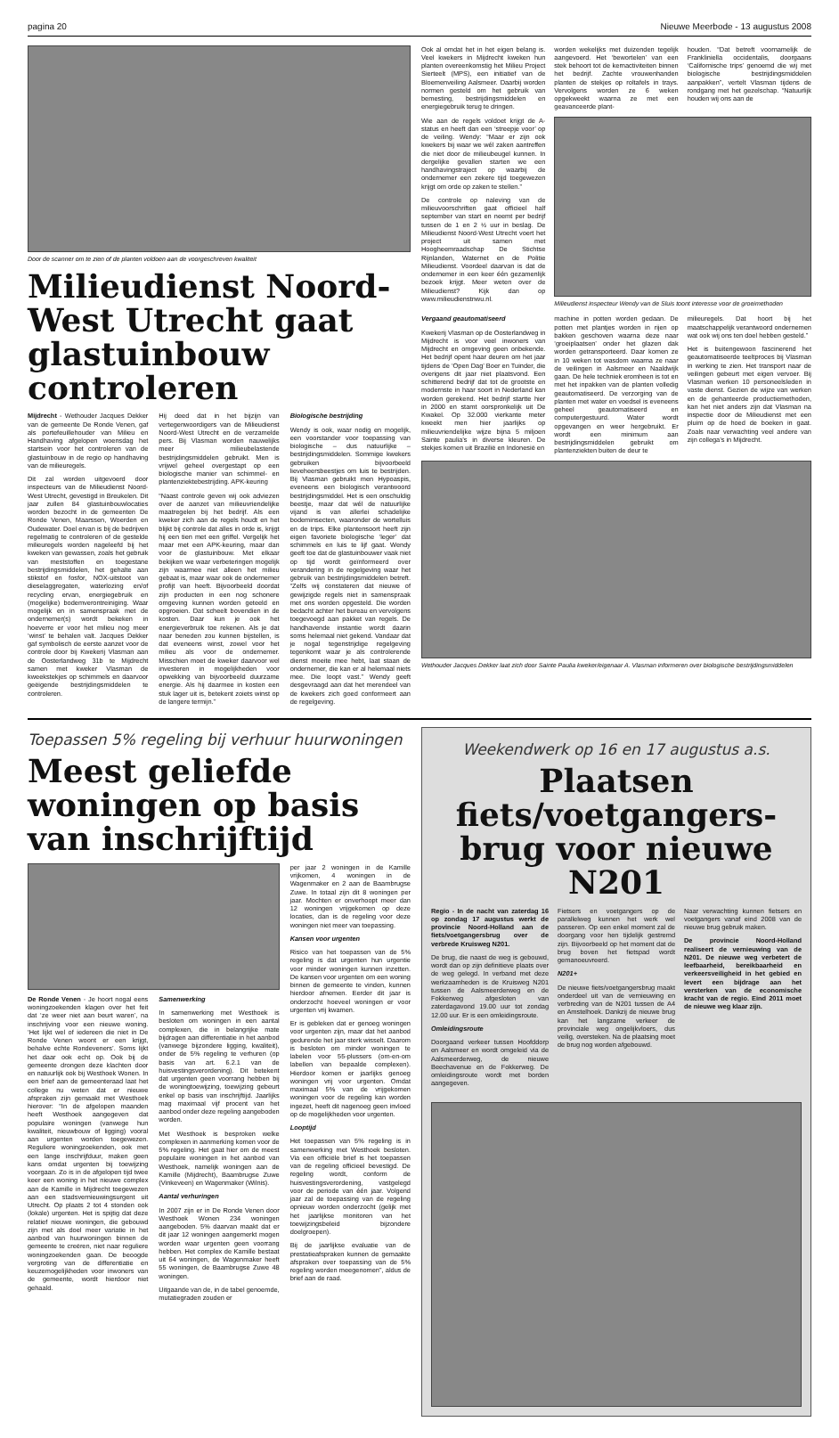pagina 20 Nieuwe Meerbode - 13 augustus 2008
Door de scanner om te zien of de planten voldoen aan de voorgeschreven kwaliteit
Milieudienst Noord-West Utrecht gaat glastuinbouw controleren
Mijdrecht - Wethouder Jacques Dekker van de gemeente De Ronde Venen, gaf als portefeuillehouder van Milieu en Handhaving afgelopen woensdag het startsein voor het controleren van de glastuinbouw in de regio op handhaving van de milieuregels.
Dit zal worden uitgevoerd door inspecteurs van de Milieudienst Noord-West Utrecht, gevestigd in Breukelen. Dit jaar zullen 84 glastuinbouwlocaties worden bezocht in de gemeenten De Ronde Venen, Maarssen, Woerden en Oudewater. Doel ervan is bij de bedrijven regelmatig te controleren of de gestelde milieuregels worden nageleefd bij het kweken van gewassen, zoals het gebruik van meststoffen en toegestane bestrijdingsmiddelen, het gehalte aan stikstof en fosfor, NOX-uitstoot van dieselaggregaten, waterlozing en/of recycling ervan, energiegebruik en (mogelijke) bodemverontreiniging. Waar mogelijk en in samenspraak met de ondernemer(s) wordt bekeken in hoeverre er voor het milieu nog meer ‘winst’ te behalen valt. Jacques Dekker gaf symbolisch de eerste aanzet voor de controle door bij Kwekerij Vlasman aan de Oosterlandweg 31b te Mijdrecht samen met kweker Vlasman de kweekstekjes op schimmels en daarvoor geëigende bestrijdingsmiddelen te controleren.
Hij deed dat in het bijzijn van vertegenwoordigers van de Milieudienst Noord-West Utrecht en de verzamelde pers. Bij Vlasman worden nauwelijks meer milieubelastende bestrijdingsmiddelen gebruikt. Men is vrijwel geheel overgestapt op een biologische manier van schimmel- en plantenziektebestrijding. APK-keuring
“Naast controle geven wij ook adviezen over de aanzet van milieuvriendelijke maatregelen bij het bedrijf. Als een kweker zich aan de regels houdt en het blijkt bij controle dat alles in orde is, krijgt hij een tien met een griffel. Vergelijk het maar met een APK-keuring, maar dan voor de glastuinbouw. Met elkaar bekijken we waar verbeteringen mogelijk zijn waarmee niet alleen het milieu gebaat is, maar waar ook de ondernemer profijt van heeft. Bijvoorbeeld doordat zijn producten in een nog schonere omgeving kunnen worden geteeld en opgroeien. Dat scheelt bovendien in de kosten. Daar kun je ook het energieverbruik toe rekenen. Als je dat naar beneden zou kunnen bijstellen, is dat eveneens winst, zowel voor het milieu als voor de ondernemer. Misschien moet de kweker daarvoor wel investeren in mogelijkheden voor opwekking van bijvoorbeeld duurzame energie. Als hij daarmee in kosten een stuk lager uit is, betekent zoiets winst op de langere termijn.”
Biologische bestrijding
Wendy is ook, waar nodig en mogelijk, een voorstander voor toepassing van biologische – dus natuurlijke – bestrijdingsmiddelen. Sommige kwekers gebruiken bijvoorbeeld lieveheersbeestjes om luis te bestrijden. Bij Vlasman gebruikt men Hypoaspis, eveneens een biologisch verantwoord bestrijdingsmiddel. Het is een onschuldig beestje, maar dat wél de natuurlijke vijand is van allerlei schadelijke bodeminsecten, waaronder de wortelluis en de trips. Elke plantensoort heeft zijn eigen favoriete biologische ‘leger’ dat schimmels en luis te lijf gaat. Wendy geeft toe dat de glastuinbouwer vaak niet op tijd wordt geïnformeerd over verandering in de regelgeving waar het gebruik van bestrijdingsmiddelen betreft. “Zelfs wij constateren dat nieuwe of gewijzigde regels niet in samenspraak met ons worden opgesteld. Die worden bedacht achter het bureau en vervolgens toegevoegd aan pakket van regels. De handhavende instantie wordt daarin soms helemaal niet gekend. Vandaar dat je nogal tegenstrijdige regelgeving tegenkomt waar je als controlerende dienst moeite mee hebt, laat staan de ondernemer, die kan er al helemaal niets mee. Die loopt vast.” Wendy geeft desgevraagd aan dat het merendeel van de kwekers zich goed conformeert aan de regelgeving.
Ook al omdat het in het eigen belang is. Veel kwekers in Mijdrecht kweken hun planten overeenkomstig het Milieu Project Sierteelt (MPS), een initiatief van de Bloemenveiling Aalsmeer. Daarbij worden normen gesteld om het gebruik van bemesting, bestrijdingsmiddelen en energiegebruik terug te dringen.
Wie aan de regels voldoet krijgt de A-status en heeft dan een ‘streepje voor’ op de veiling. Wendy: “Maar er zijn ook kwekers bij waar we wél zaken aantreffen die niet door de milieubeugel kunnen. In dergelijke gevallen starten we een handhavingstraject op waarbij de ondernemer een zekere tijd toegewezen krijgt om orde op zaken te stellen.”
De controle op naleving van de milieuvoorschriften gaat officieel half september van start en neemt per bedrijf tussen de 1 en 2 ½ uur in beslag. De Milieudienst Noord-West Utrecht voert het project uit samen met Hoogheemraadschap De Stichtse Rijnlanden, Waternet en de Politie Milieudienst. Voordeel daarvan is dat de ondernemer in een keer één gezamenlijk bezoek krijgt. Meer weten over de Milieudienst? Kijk dan op www.milieudienstnwu.nl.
worden wekelijks met duizenden tegelijk aangevoerd. Het ‘bewortelen’ van een stek behoort tot de kernactiviteiten binnen het bedrijf. Zachte vrouwenhanden planten de stekjes op roltafels in trays. Vervolgens worden ze 6 weken opgekweekt waarna ze met een geavanceerde plant-
houden. “Dat betreft voornamelijk de Frankliniella occidentalis, doorgaans ‘Californische trips’ genoemd die wij met biologische bestrijdingsmiddelen aanpakken”, vertelt Vlasman tijdens de rondgang met het gezelschap. “Natuurlijk houden wij ons aan de
Milieudienst inspecteur Wendy van de Sluis toont interesse voor de groeimethoden
Vergaand geautomatiseerd
Kwekerij Vlasman op de Oosterlandweg in Mijdrecht is voor veel inwoners van Mijdrecht en omgeving geen onbekende. Het bedrijf opent haar deuren om het jaar tijdens de ‘Open Dag’ Boer en Tuinder, die overigens dit jaar niet plaatsvond. Een schitterend bedrijf dat tot de grootste en modernste in haar soort in Nederland kan worden gerekend. Het bedrijf startte hier in 2000 en stamt oorspronkelijk uit De Kwakel. Op 32.000 vierkante meter kweekt men hier jaarlijks op milieuvriendelijke wijze bijna 5 miljoen Sainte paulia’s in diverse kleuren. De stekjes komen uit Brazilië en Indonesië en
machine in potten worden gedaan. De potten met plantjes worden in rijen op bakken geschoven waarna deze naar ‘groeiplaatsen’ onder het glazen dak worden getransporteerd. Daar komen ze in 10 weken tot wasdom waarna ze naar de veilingen in Aalsmeer en Naaldwijk gaan. De hele techniek eromheen is tot en met het inpakken van de planten volledig geautomatiseerd. De verzorging van de planten met water en voedsel is eveneens geheel geautomatiseerd en computergestuurd. Water wordt opgevangen en weer hergebruikt. Er wordt een minimum aan bestrijdingsmiddelen gebruikt om plantenziekten buiten de deur te
milieuregels. Dat hoort bij het maatschappelijk verantwoord ondernemen wat ook wij ons ten doel hebben gesteld.”
Het is buitengewoon fascinerend het geautomatiseerde teeltproces bij Vlasman in werking te zien. Het transport naar de veilingen gebeurt met eigen vervoer. Bij Vlasman werken 10 personeelsleden in vaste dienst. Gezien de wijze van werken en de gehanteerde productiemethoden, kan het niet anders zijn dat Vlasman na inspectie door de Milieudienst met een pluim op de hoed de boeken in gaat. Zoals naar verwachting veel andere van zijn collega’s in Mijdrecht.
Wethouder Jacques Dekker laat zich door Sainte Paulia kweker/eigenaar A. Vlasman informeren over biologische bestrijdingsmiddelen
Toepassen 5% regeling bij verhuur huurwoningen
Meest geliefde woningen op basis van inschrijftijd
De Ronde Venen - Je hoort nogal eens woningzoekenden klagen over het feit dat ‘ze weer niet aan beurt waren’, na inschrijving voor een nieuwe woning. ‘Het lijkt wel of iedereen die niet in De Ronde Venen woont er een krijgt, behalve echte Rondeveners’. Soms lijkt het daar ook echt op. Ook bij de gemeente drongen deze klachten door en natuurlijk ook bij Westhoek Wonen. In een brief aan de gemeenteraad laat het college nu weten dat er nieuwe afspraken zijn gemaakt met Westhoek hierover: “In de afgelopen maanden heeft Westhoek aangegeven dat populaire woningen (vanwege hun kwaliteit, nieuwbouw of ligging) vooral aan urgenten worden toegewezen. Reguliere woningzoekenden, ook met een lange inschrijfduur, maken geen kans omdat urgenten bij toewijzing voorgaan. Zo is in de afgelopen tijd twee keer een woning in het nieuwe complex aan de Kamille in Mijdrecht toegewezen aan een stadsvernieuwingsurgent uit Utrecht. Op plaats 2 tot 4 stonden ook (lokale) urgenten. Het is spijtig dat deze relatief nieuwe woningen, die gebouwd zijn met als doel meer variatie in het aanbod van huurwoningen binnen de gemeente te creëren, niet naar reguliere woningzoekenden gaan. De beoogde vergroting van de differentiatie en keuzemogelijkheden voor inwoners van de gemeente, wordt hierdoor niet gehaald.
Samenwerking
In samenwerking met Westhoek is besloten om woningen in een aantal complexen, die in belangrijke mate bijdragen aan differentiatie in het aanbod (vanwege bijzondere ligging, kwaliteit), onder de 5% regeling te verhuren (op basis van art. 6.2.1 van de huisvestingsverordening). Dit betekent dat urgenten geen voorrang hebben bij de woningtoewijzing, toewijzing gebeurt enkel op basis van inschrijftijd. Jaarlijks mag maximaal vijf procent van het aanbod onder deze regeling aangeboden worden.
Met Westhoek is besproken welke complexen in aanmerking komen voor de 5% regeling. Het gaat hier om de meest populaire woningen in het aanbod van Westhoek, namelijk woningen aan de Kamille (Mijdrecht), Baambrugse Zuwe (Vinkeveen) en Wagenmaker (Wilnis).
Aantal verhuringen
In 2007 zijn er in De Ronde Venen door Westhoek Wonen 234 woningen aangeboden. 5% daarvan maakt dat er dit jaar 12 woningen aangemerkt mogen worden waar urgenten geen voorrang hebben. Het complex de Kamille bestaat uit 64 woningen, de Wagenmaker heeft 55 woningen, de Baambrugse Zuwe 48 woningen.
Uitgaande van de, in de tabel genoemde, mutatiegraden zouden er
per jaar 2 woningen in de Kamille vrijkomen, 4 woningen in de Wagenmaker en 2 aan de Baambrugse Zuwe. In totaal zijn dit 8 woningen per jaar. Mochten er onverhoopt meer dan 12 woningen vrijgekomen op deze locaties, dan is de regeling voor deze woningen niet meer van toepassing.
Kansen voor urgenten
Risico van het toepassen van de 5% regeling is dat urgenten hun urgentie voor minder woningen kunnen inzetten. De kansen voor urgenten om een woning binnen de gemeente te vinden, kunnen hierdoor afnemen. Eerder dit jaar is onderzocht hoeveel woningen er voor urgenten vrij kwamen.
Er is gebleken dat er genoeg woningen voor urgenten zijn, maar dat het aanbod gedurende het jaar sterk wisselt. Daarom is besloten om minder woningen te labelen voor 55-plussers (om-en-om labellen van bepaalde complexen). Hierdoor komen er jaarlijks genoeg woningen vrij voor urgenten. Omdat maximaal 5% van de vrijgekomen woningen voor de regeling kan worden ingezet, heeft dit nagenoeg geen invloed op de mogelijkheden voor urgenten.
Looptijd
Het toepassen van 5% regeling is in samenwerking met Westhoek besloten. Via een officiële brief is het toepassen van de regeling officieel bevestigd. De regeling wordt, conform de huisvestingsverordening, vastgelegd voor de periode van één jaar. Volgend jaar zal de toepassing van de regeling opnieuw worden onderzocht (gelijk met het jaarlijkse monitoren van het toewijzingsbeleid bijzondere doelgroepen).
Bij de jaarlijkse evaluatie van de prestatieafspraken kunnen de gemaakte afspraken over toepassing van de 5% regeling worden meegenomen”, aldus de brief aan de raad.
Weekendwerk op 16 en 17 augustus a.s.
Plaatsen fiets/voetgangers-brug voor nieuwe N201
Regio - In de nacht van zaterdag 16 op zondag 17 augustus werkt de provincie Noord-Holland aan de fiets/voetgangersbrug over de verbrede Kruisweg N201.
De brug, die naast de weg is gebouwd, wordt dan op zijn definitieve plaats over de weg gelegd. In verband met deze werkzaamheden is de Kruisweg N201 tussen de Aalsmeerderweg en de Fokkerweg afgesloten van zaterdagavond 19.00 uur tot zondag 12.00 uur. Er is een omleidingsroute.
Omleidingsroute
Doorgaand verkeer tussen Hoofddorp en Aalsmeer en wordt omgeleid via de Aalsmeerderweg, de nieuwe Beechavenue en de Fokkerweg. De omleidingsroute wordt met borden aangegeven.
Fietsers en voetgangers op de parallelweg kunnen het werk wel passeren. Op een enkel moment zal de doorgang voor hen tijdelijk gestremd zijn. Bijvoorbeeld op het moment dat de brug boven het fietspad wordt gemanoeuvreerd.
N201+
De nieuwe fiets/voetgangersbrug maakt onderdeel uit van de vernieuwing en verbreding van de N201 tussen de A4 en Amstelhoek. Dankzij de nieuwe brug kan het langzame verkeer de provinciale weg ongelijkvloers, dus veilig, oversteken. Na de plaatsing moet de brug nog worden afgebouwd.
Naar verwachting kunnen fietsers en voetgangers vanaf eind 2008 van de nieuwe brug gebruik maken.
De provincie Noord-Holland realiseert de vernieuwing van de N201. De nieuwe weg verbetert de leefbaarheid, bereikbaarheid en verkeersveiligheid in het gebied en levert een bijdrage aan het versterken van de economische kracht van de regio. Eind 2011 moet de nieuwe weg klaar zijn.